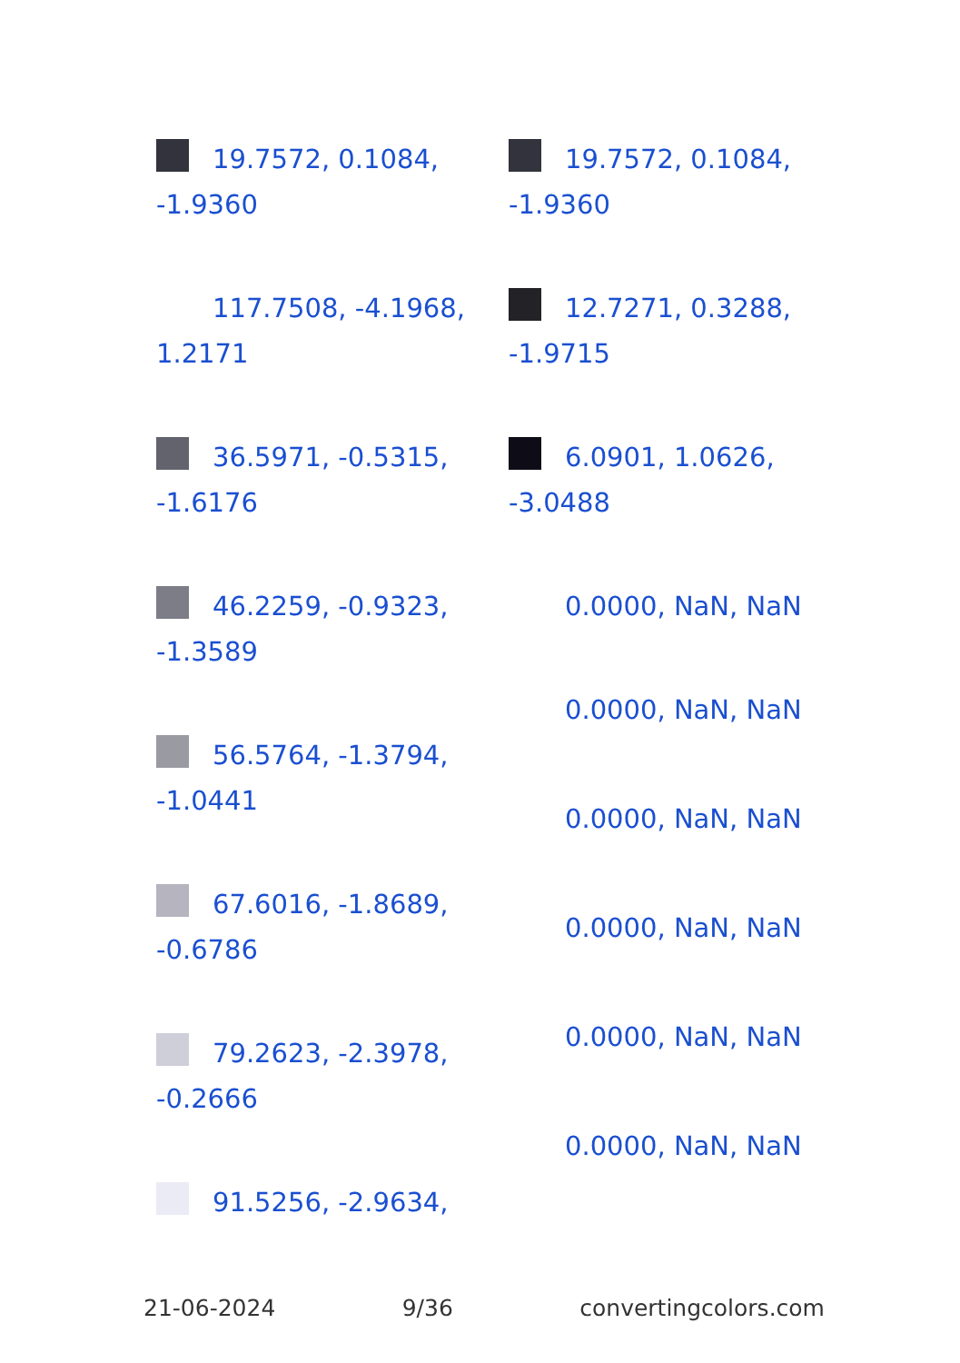19.7572, 0.1084,
-1.9360
117.7508, -4.1968,
1.2171
36.5971, -0.5315,
-1.6176
46.2259, -0.9323,
-1.3589
56.5764, -1.3794,
-1.0441
67.6016, -1.8689,
-0.6786
79.2623, -2.3978,
-0.2666
91.5256, -2.9634,
19.7572, 0.1084,
-1.9360
12.7271, 0.3288,
-1.9715
6.0901, 1.0626,
-3.0488
0.0000, NaN, NaN
0.0000, NaN, NaN
0.0000, NaN, NaN
0.0000, NaN, NaN
0.0000, NaN, NaN
0.0000, NaN, NaN
21-06-2024 9/36 convertingcolors.com